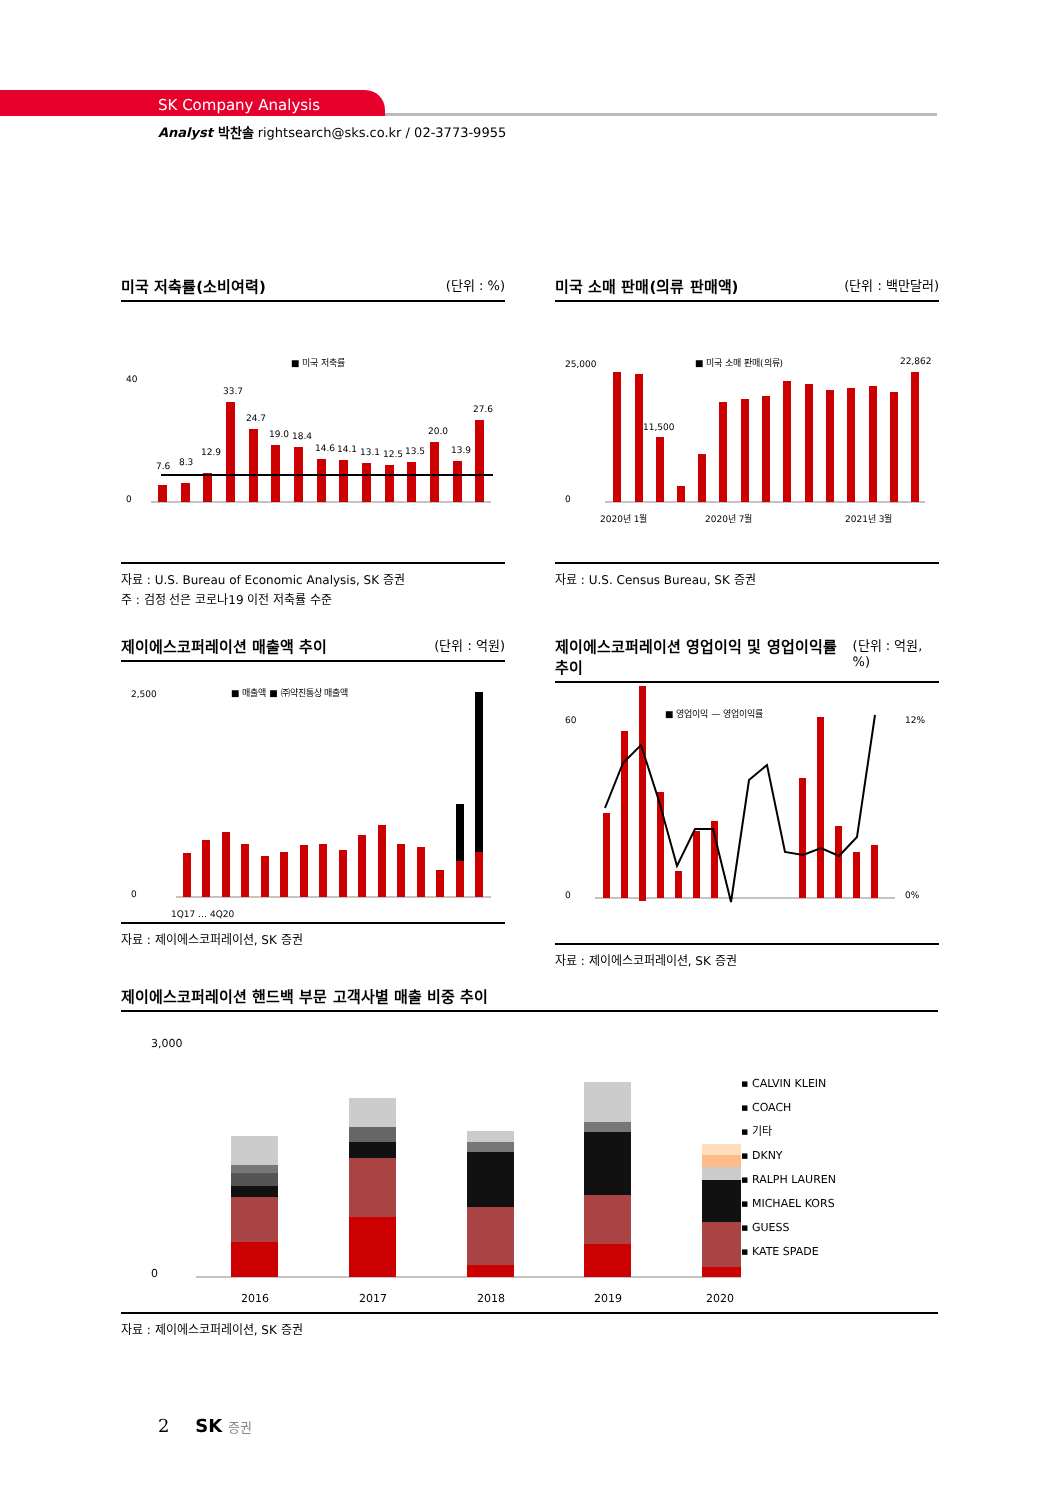SK Company Analysis
Analyst 박찬솔 rightsearch@sks.co.kr / 02-3773-9955
미국 저축률(소비여력) (단위 : %)
■ 미국 저축률
7.6
8.3
12.9
33.7
24.7
19.0
18.4
14.6
14.1
13.1
12.5
13.5
20.0
13.9
27.6
0
40
자료 : U.S. Bureau of Economic Analysis, SK 증권
주 : 검정 선은 코로나19 이전 저축률 수준
미국 소매 판매(의류 판매액) (단위 : 백만달러)
■ 미국 소매 판매(의류)
11,500
22,862
0
25,000
2020년 1월
2020년 7월
2021년 3월
자료 : U.S. Census Bureau, SK 증권
제이에스코퍼레이션 매출액 추이 (단위 : 억원)
■ 매출액 ■ ㈜약진통상 매출액
0
2,500
1Q17 … 4Q20
자료 : 제이에스코퍼레이션, SK 증권
제이에스코퍼레이션 영업이익 및 영업이익률 추이 (단위 : 억원, %)
■ 영업이익 — 영업이익률
0
60
12%
0%
자료 : 제이에스코퍼레이션, SK 증권
제이에스코퍼레이션 핸드백 부문 고객사별 매출 비중 추이
0
3,000
2016
2017
2018
2019
2020
▪ CALVIN KLEIN
▪ COACH
▪ 기타
▪ DKNY
▪ RALPH LAUREN
▪ MICHAEL KORS
▪ GUESS
▪ KATE SPADE
자료 : 제이에스코퍼레이션, SK 증권
2 SK 증권